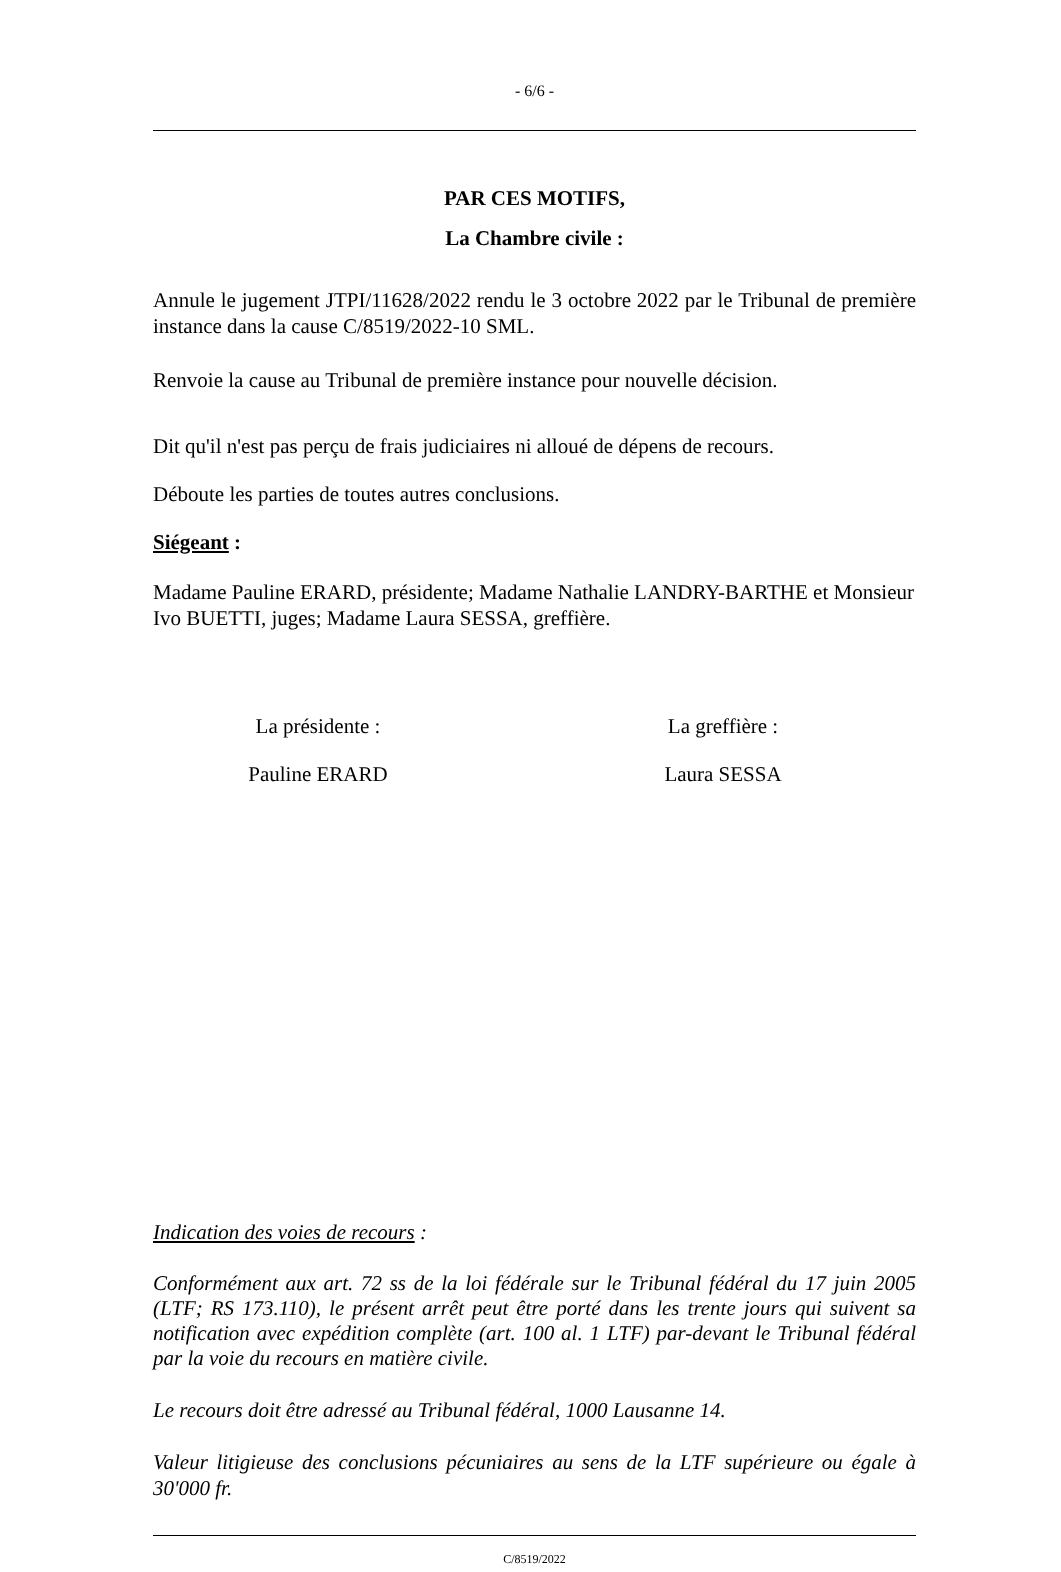- 6/6 -
PAR CES MOTIFS,
La Chambre civile :
Annule le jugement JTPI/11628/2022 rendu le 3 octobre 2022 par le Tribunal de première instance dans la cause C/8519/2022-10 SML.
Renvoie la cause au Tribunal de première instance pour nouvelle décision.
Dit qu'il n'est pas perçu de frais judiciaires ni alloué de dépens de recours.
Déboute les parties de toutes autres conclusions.
Siégeant :
Madame Pauline ERARD, présidente; Madame Nathalie LANDRY-BARTHE et Monsieur Ivo BUETTI, juges; Madame Laura SESSA, greffière.
La présidente :
Pauline ERARD
La greffière :
Laura SESSA
Indication des voies de recours :
Conformément aux art. 72 ss de la loi fédérale sur le Tribunal fédéral du 17 juin 2005 (LTF; RS 173.110), le présent arrêt peut être porté dans les trente jours qui suivent sa notification avec expédition complète (art. 100 al. 1 LTF) par-devant le Tribunal fédéral par la voie du recours en matière civile.
Le recours doit être adressé au Tribunal fédéral, 1000 Lausanne 14.
Valeur litigieuse des conclusions pécuniaires au sens de la LTF supérieure ou égale à 30'000 fr.
C/8519/2022